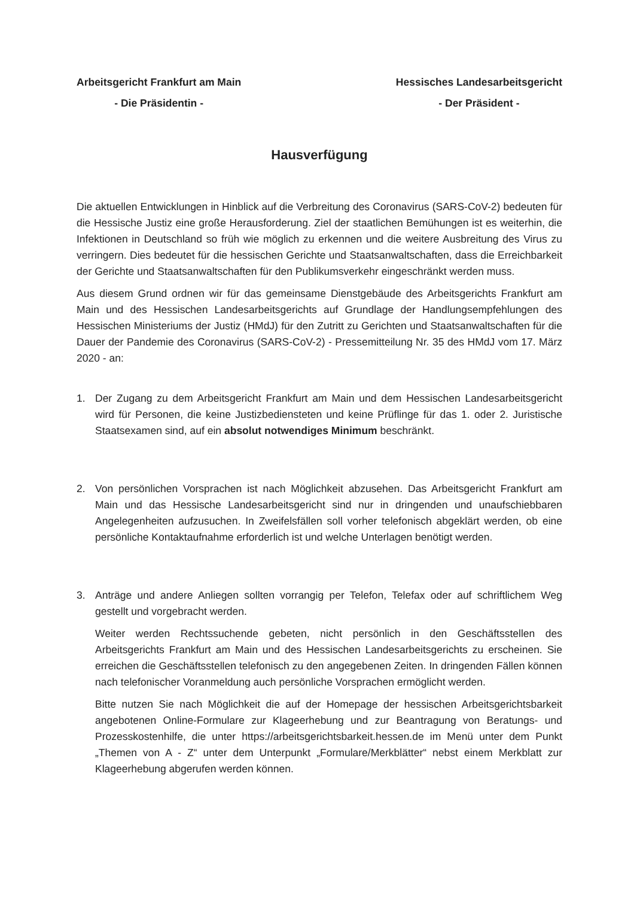Arbeitsgericht Frankfurt am Main
- Die Präsidentin -
Hessisches Landesarbeitsgericht
- Der Präsident -
Hausverfügung
Die aktuellen Entwicklungen in Hinblick auf die Verbreitung des Coronavirus (SARS-CoV-2) bedeuten für die Hessische Justiz eine große Herausforderung. Ziel der staatlichen Bemühungen ist es weiterhin, die Infektionen in Deutschland so früh wie möglich zu erkennen und die weitere Ausbreitung des Virus zu verringern. Dies bedeutet für die hessischen Gerichte und Staatsanwaltschaften, dass die Erreichbarkeit der Gerichte und Staatsanwaltschaften für den Publikumsverkehr eingeschränkt werden muss.
Aus diesem Grund ordnen wir für das gemeinsame Dienstgebäude des Arbeitsgerichts Frankfurt am Main und des Hessischen Landesarbeitsgerichts auf Grundlage der Handlungsempfehlungen des Hessischen Ministeriums der Justiz (HMdJ) für den Zutritt zu Gerichten und Staatsanwaltschaften für die Dauer der Pandemie des Coronavirus (SARS-CoV-2) - Pressemitteilung Nr. 35 des HMdJ vom 17. März 2020 - an:
1. Der Zugang zu dem Arbeitsgericht Frankfurt am Main und dem Hessischen Landesarbeitsgericht wird für Personen, die keine Justizbediensteten und keine Prüflinge für das 1. oder 2. Juristische Staatsexamen sind, auf ein absolut notwendiges Minimum beschränkt.
2. Von persönlichen Vorsprachen ist nach Möglichkeit abzusehen. Das Arbeitsgericht Frankfurt am Main und das Hessische Landesarbeitsgericht sind nur in dringenden und unaufschiebbaren Angelegenheiten aufzusuchen. In Zweifelsfällen soll vorher telefonisch abgeklärt werden, ob eine persönliche Kontaktaufnahme erforderlich ist und welche Unterlagen benötigt werden.
3. Anträge und andere Anliegen sollten vorrangig per Telefon, Telefax oder auf schriftlichem Weg gestellt und vorgebracht werden.
Weiter werden Rechtssuchende gebeten, nicht persönlich in den Geschäftsstellen des Arbeitsgerichts Frankfurt am Main und des Hessischen Landesarbeitsgerichts zu erscheinen. Sie erreichen die Geschäftsstellen telefonisch zu den angegebenen Zeiten. In dringenden Fällen können nach telefonischer Voranmeldung auch persönliche Vorsprachen ermöglicht werden.
Bitte nutzen Sie nach Möglichkeit die auf der Homepage der hessischen Arbeitsgerichtsbarkeit angebotenen Online-Formulare zur Klageerhebung und zur Beantragung von Beratungs- und Prozesskostenhilfe, die unter https://arbeitsgerichtsbarkeit.hessen.de im Menü unter dem Punkt „Themen von A - Z“ unter dem Unterpunkt „Formulare/Merkblätter“ nebst einem Merkblatt zur Klageerhebung abgerufen werden können.